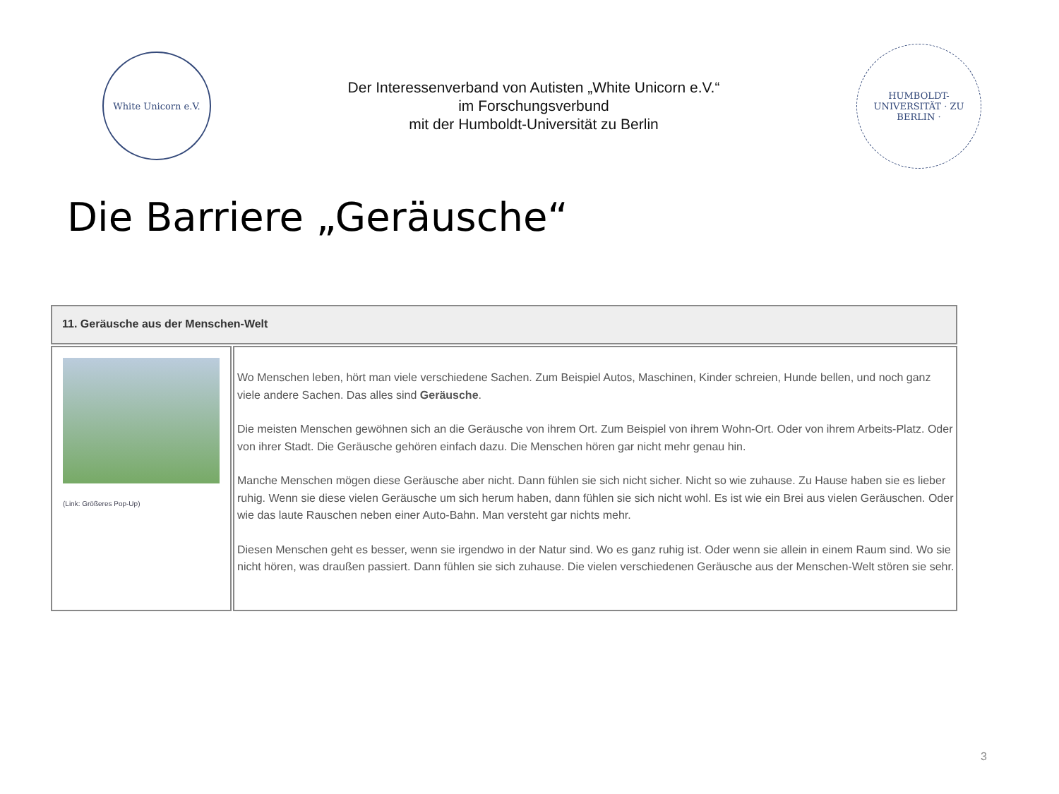White Unicorn e.V.
Der Interessenverband von Autisten „White Unicorn e.V.“
im Forschungsverbund
mit der Humboldt-Universität zu Berlin
HUMBOLDT-UNIVERSITÄT · ZU BERLIN ·
Die Barriere „Geräusche“
| 11. Geräusche aus der Menschen-Welt | |
| (Link: Größeres Pop-Up) | Wo Menschen leben, hört man viele verschiedene Sachen. Zum Beispiel Autos, Maschinen, Kinder schreien, Hunde bellen, und noch ganz viele andere Sachen. Das alles sind Geräusche . Die meisten Menschen gewöhnen sich an die Geräusche von ihrem Ort. Zum Beispiel von ihrem Wohn-Ort. Oder von ihrem Arbeits-Platz. Oder von ihrer Stadt. Die Geräusche gehören einfach dazu. Die Menschen hören gar nicht mehr genau hin. Manche Menschen mögen diese Geräusche aber nicht. Dann fühlen sie sich nicht sicher. Nicht so wie zuhause. Zu Hause haben sie es lieber ruhig. Wenn sie diese vielen Geräusche um sich herum haben, dann fühlen sie sich nicht wohl. Es ist wie ein Brei aus vielen Geräuschen. Oder wie das laute Rauschen neben einer Auto-Bahn. Man versteht gar nichts mehr. Diesen Menschen geht es besser, wenn sie irgendwo in der Natur sind. Wo es ganz ruhig ist. Oder wenn sie allein in einem Raum sind. Wo sie nicht hören, was draußen passiert. Dann fühlen sie sich zuhause. Die vielen verschiedenen Geräusche aus der Menschen-Welt stören sie sehr. |
3